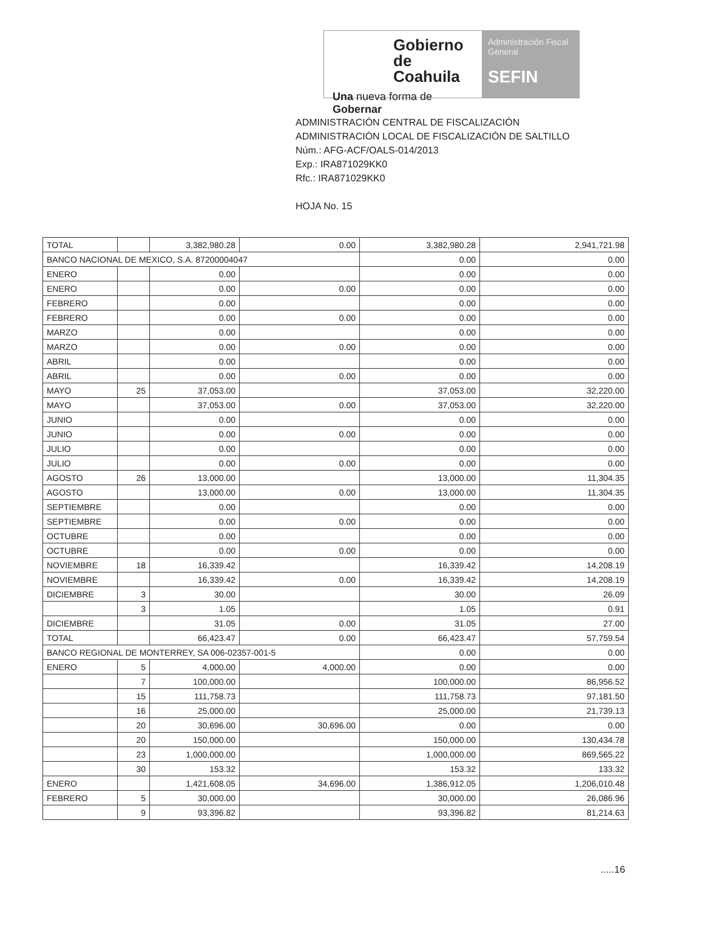Gobierno de
Coahuila
Una nueva forma de Gobernar
Administración Fiscal General
SEFIN
ADMINISTRACIÓN CENTRAL DE FISCALIZACIÓN
ADMINISTRACIÓN LOCAL DE FISCALIZACIÓN DE SALTILLO
Núm.: AFG-ACF/OALS-014/2013
Exp.: IRA871029KK0
Rfc.: IRA871029KK0
HOJA No. 15
| TOTAL | | 3,382,980.28 | 0.00 | 3,382,980.28 | 2,941,721.98 |
| BANCO NACIONAL DE MEXICO, S.A. 87200004047 | | | | 0.00 | 0.00 |
| ENERO | | 0.00 | | 0.00 | 0.00 |
| ENERO | | 0.00 | 0.00 | 0.00 | 0.00 |
| FEBRERO | | 0.00 | | 0.00 | 0.00 |
| FEBRERO | | 0.00 | 0.00 | 0.00 | 0.00 |
| MARZO | | 0.00 | | 0.00 | 0.00 |
| MARZO | | 0.00 | 0.00 | 0.00 | 0.00 |
| ABRIL | | 0.00 | | 0.00 | 0.00 |
| ABRIL | | 0.00 | 0.00 | 0.00 | 0.00 |
| MAYO | 25 | 37,053.00 | | 37,053.00 | 32,220.00 |
| MAYO | | 37,053.00 | 0.00 | 37,053.00 | 32,220.00 |
| JUNIO | | 0.00 | | 0.00 | 0.00 |
| JUNIO | | 0.00 | 0.00 | 0.00 | 0.00 |
| JULIO | | 0.00 | | 0.00 | 0.00 |
| JULIO | | 0.00 | 0.00 | 0.00 | 0.00 |
| AGOSTO | 26 | 13,000.00 | | 13,000.00 | 11,304.35 |
| AGOSTO | | 13,000.00 | 0.00 | 13,000.00 | 11,304.35 |
| SEPTIEMBRE | | 0.00 | | 0.00 | 0.00 |
| SEPTIEMBRE | | 0.00 | 0.00 | 0.00 | 0.00 |
| OCTUBRE | | 0.00 | | 0.00 | 0.00 |
| OCTUBRE | | 0.00 | 0.00 | 0.00 | 0.00 |
| NOVIEMBRE | 18 | 16,339.42 | | 16,339.42 | 14,208.19 |
| NOVIEMBRE | | 16,339.42 | 0.00 | 16,339.42 | 14,208.19 |
| DICIEMBRE | 3 | 30.00 | | 30.00 | 26.09 |
| | 3 | 1.05 | | 1.05 | 0.91 |
| DICIEMBRE | | 31.05 | 0.00 | 31.05 | 27.00 |
| TOTAL | | 66,423.47 | 0.00 | 66,423.47 | 57,759.54 |
| BANCO REGIONAL DE MONTERREY, SA 006-02357-001-5 | | | | 0.00 | 0.00 |
| ENERO | 5 | 4,000.00 | 4,000.00 | 0.00 | 0.00 |
| | 7 | 100,000.00 | | 100,000.00 | 86,956.52 |
| | 15 | 111,758.73 | | 111,758.73 | 97,181.50 |
| | 16 | 25,000.00 | | 25,000.00 | 21,739.13 |
| | 20 | 30,696.00 | 30,696.00 | 0.00 | 0.00 |
| | 20 | 150,000.00 | | 150,000.00 | 130,434.78 |
| | 23 | 1,000,000.00 | | 1,000,000.00 | 869,565.22 |
| | 30 | 153.32 | | 153.32 | 133.32 |
| ENERO | | 1,421,608.05 | 34,696.00 | 1,386,912.05 | 1,206,010.48 |
| FEBRERO | 5 | 30,000.00 | | 30,000.00 | 26,086.96 |
| | 9 | 93,396.82 | | 93,396.82 | 81,214.63 |
.....16